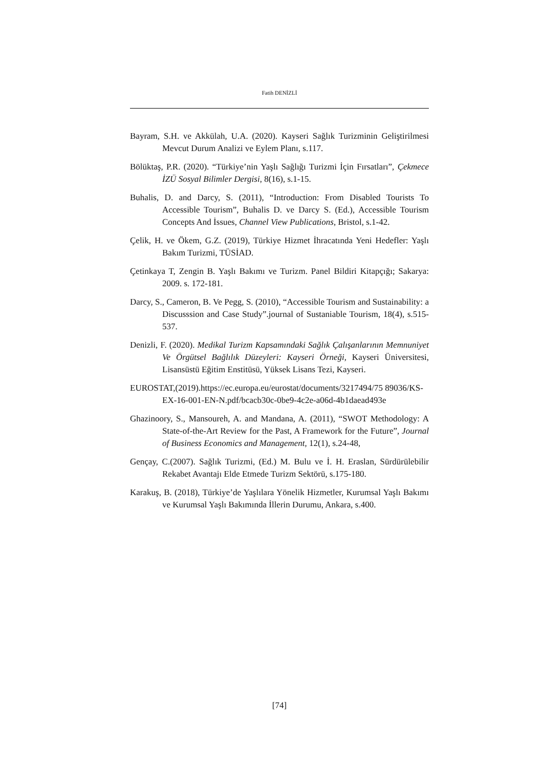Fatih DENİZLİ
Bayram, S.H. ve Akkülah, U.A. (2020). Kayseri Sağlık Turizminin Geliştirilmesi Mevcut Durum Analizi ve Eylem Planı, s.117.
Bölüktaş, P.R. (2020). “Türkiye’nin Yaşlı Sağlığı Turizmi İçin Fırsatları”, Çekmece İZÜ Sosyal Bilimler Dergisi, 8(16), s.1-15.
Buhalis, D. and Darcy, S. (2011), “Introduction: From Disabled Tourists To Accessible Tourism”, Buhalis D. ve Darcy S. (Ed.), Accessible Tourism Concepts And İssues, Channel View Publications, Bristol, s.1-42.
Çelik, H. ve Ökem, G.Z. (2019), Türkiye Hizmet İhracatında Yeni Hedefler: Yaşlı Bakım Turizmi, TÜSİAD.
Çetinkaya T, Zengin B. Yaşlı Bakımı ve Turizm. Panel Bildiri Kitapçığı; Sakarya: 2009. s. 172-181.
Darcy, S., Cameron, B. Ve Pegg, S. (2010), “Accessible Tourism and Sustainability: a Discusssion and Case Study”.journal of Sustaniable Tourism, 18(4), s.515-537.
Denizli, F. (2020). Medikal Turizm Kapsamındaki Sağlık Çalışanlarının Memnuniyet Ve Örgütsel Bağlılık Düzeyleri: Kayseri Örneği, Kayseri Üniversitesi, Lisansüstü Eğitim Enstitüsü, Yüksek Lisans Tezi, Kayseri.
EUROSTAT,(2019).https://ec.europa.eu/eurostat/documents/3217494/75 89036/KS-EX-16-001-EN-N.pdf/bcacb30c-0be9-4c2e-a06d-4b1daead493e
Ghazinoory, S., Mansoureh, A. and Mandana, A. (2011), “SWOT Methodology: A State-of-the-Art Review for the Past, A Framework for the Future”, Journal of Business Economics and Management, 12(1), s.24-48,
Gençay, C.(2007). Sağlık Turizmi, (Ed.) M. Bulu ve İ. H. Eraslan, Sürdürülebilir Rekabet Avantajı Elde Etmede Turizm Sektörü, s.175-180.
Karakuş, B. (2018), Türkiye’de Yaşlılara Yönelik Hizmetler, Kurumsal Yaşlı Bakımı ve Kurumsal Yaşlı Bakımında İllerin Durumu, Ankara, s.400.
[74]